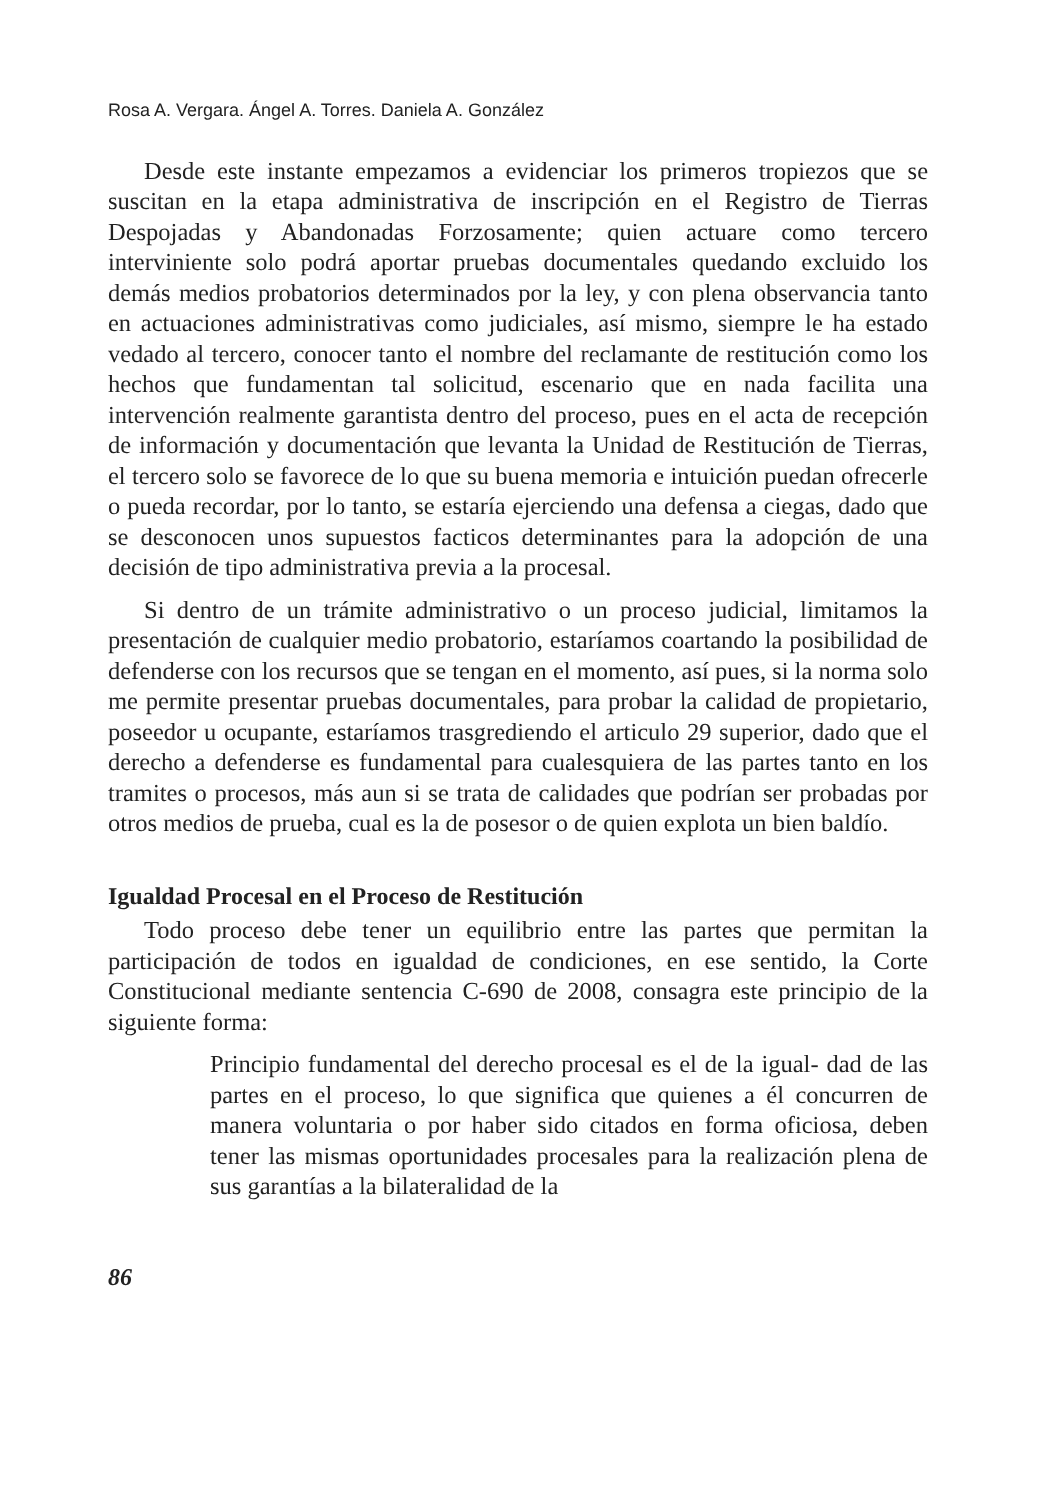Rosa A. Vergara. Ángel A. Torres. Daniela A. González
Desde este instante empezamos a evidenciar los primeros tropiezos que se suscitan en la etapa administrativa de inscripción en el Registro de Tierras Despojadas y Abandonadas Forzosamente; quien actuare como tercero interviniente solo podrá aportar pruebas documentales quedando excluido los demás medios probatorios determinados por la ley, y con plena observancia tanto en actuaciones administrativas como judiciales, así mismo, siempre le ha estado vedado al tercero, conocer tanto el nombre del reclamante de restitución como los hechos que fundamentan tal solicitud, escenario que en nada facilita una intervención realmente garantista dentro del proceso, pues en el acta de recepción de información y documentación que levanta la Unidad de Restitución de Tierras, el tercero solo se favorece de lo que su buena memoria e intuición puedan ofrecerle o pueda recordar, por lo tanto, se estaría ejerciendo una defensa a ciegas, dado que se desconocen unos supuestos facticos determinantes para la adopción de una decisión de tipo administrativa previa a la procesal.
Si dentro de un trámite administrativo o un proceso judicial, limitamos la presentación de cualquier medio probatorio, estaríamos coartando la posibilidad de defenderse con los recursos que se tengan en el momento, así pues, si la norma solo me permite presentar pruebas documentales, para probar la calidad de propietario, poseedor u ocupante, estaríamos trasgrediendo el articulo 29 superior, dado que el derecho a defenderse es fundamental para cualesquiera de las partes tanto en los tramites o procesos, más aun si se trata de calidades que podrían ser probadas por otros medios de prueba, cual es la de posesor o de quien explota un bien baldío.
Igualdad Procesal en el Proceso de Restitución
Todo proceso debe tener un equilibrio entre las partes que permitan la participación de todos en igualdad de condiciones, en ese sentido, la Corte Constitucional mediante sentencia C-690 de 2008, consagra este principio de la siguiente forma:
Principio fundamental del derecho procesal es el de la igual- dad de las partes en el proceso, lo que significa que quienes a él concurren de manera voluntaria o por haber sido citados en forma oficiosa, deben tener las mismas oportunidades procesales para la realización plena de sus garantías a la bilateralidad de la
86